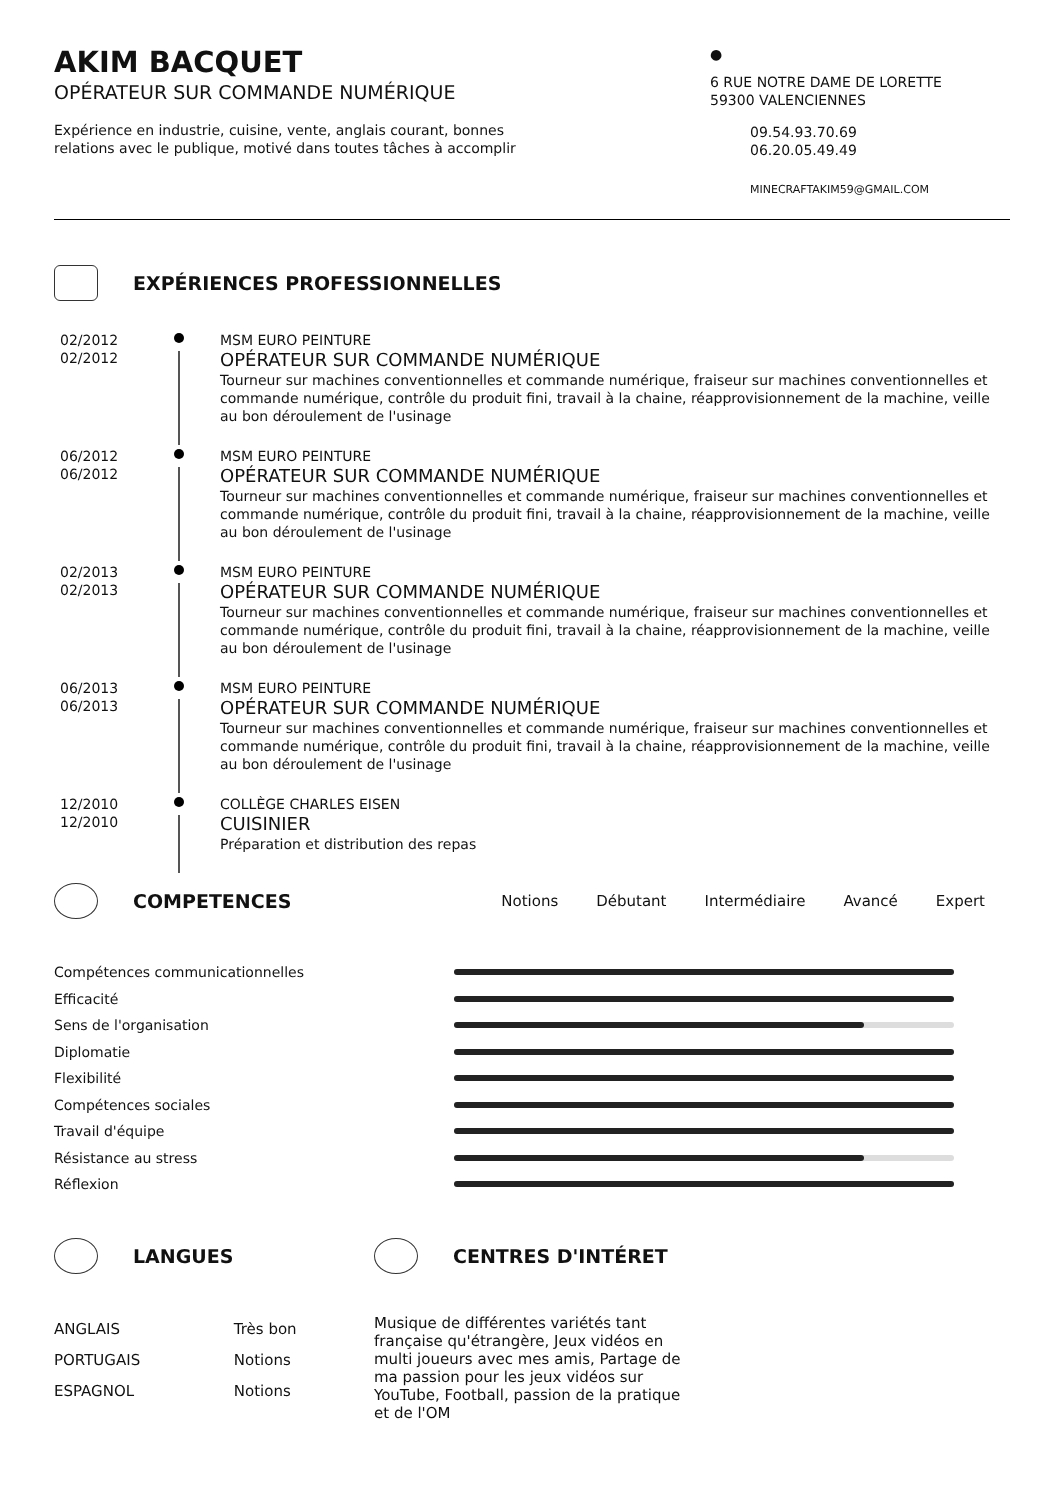AKIM BACQUET
OPÉRATEUR SUR COMMANDE NUMÉRIQUE
Expérience en industrie, cuisine, vente, anglais courant, bonnes
relations avec le publique, motivé dans toutes tâches à accomplir
●
6 RUE NOTRE DAME DE LORETTE
59300 VALENCIENNES
09.54.93.70.69
06.20.05.49.49
MINECRAFTAKIM59@GMAIL.COM
EXPÉRIENCES PROFESSIONNELLES
02/2012
02/2012
MSM EURO PEINTURE
OPÉRATEUR SUR COMMANDE NUMÉRIQUE
Tourneur sur machines conventionnelles et commande numérique, fraiseur sur machines conventionnelles et commande numérique, contrôle du produit fini, travail à la chaine, réapprovisionnement de la machine, veille au bon déroulement de l'usinage
06/2012
06/2012
MSM EURO PEINTURE
OPÉRATEUR SUR COMMANDE NUMÉRIQUE
Tourneur sur machines conventionnelles et commande numérique, fraiseur sur machines conventionnelles et commande numérique, contrôle du produit fini, travail à la chaine, réapprovisionnement de la machine, veille au bon déroulement de l'usinage
02/2013
02/2013
MSM EURO PEINTURE
OPÉRATEUR SUR COMMANDE NUMÉRIQUE
Tourneur sur machines conventionnelles et commande numérique, fraiseur sur machines conventionnelles et commande numérique, contrôle du produit fini, travail à la chaine, réapprovisionnement de la machine, veille au bon déroulement de l'usinage
06/2013
06/2013
MSM EURO PEINTURE
OPÉRATEUR SUR COMMANDE NUMÉRIQUE
Tourneur sur machines conventionnelles et commande numérique, fraiseur sur machines conventionnelles et commande numérique, contrôle du produit fini, travail à la chaine, réapprovisionnement de la machine, veille au bon déroulement de l'usinage
12/2010
12/2010
COLLÈGE CHARLES EISEN
CUISINIER
Préparation et distribution des repas
COMPETENCES
Notions Débutant Intermédiaire Avancé Expert
Compétences communicationnelles
Efficacité
Sens de l'organisation
Diplomatie
Flexibilité
Compétences sociales
Travail d'équipe
Résistance au stress
Réflexion
LANGUES
ANGLAIS Très bon
PORTUGAIS Notions
ESPAGNOL Notions
CENTRES D'INTÉRET
Musique de différentes variétés tant française qu'étrangère, Jeux vidéos en multi joueurs avec mes amis, Partage de ma passion pour les jeux vidéos sur YouTube, Football, passion de la pratique et de l'OM